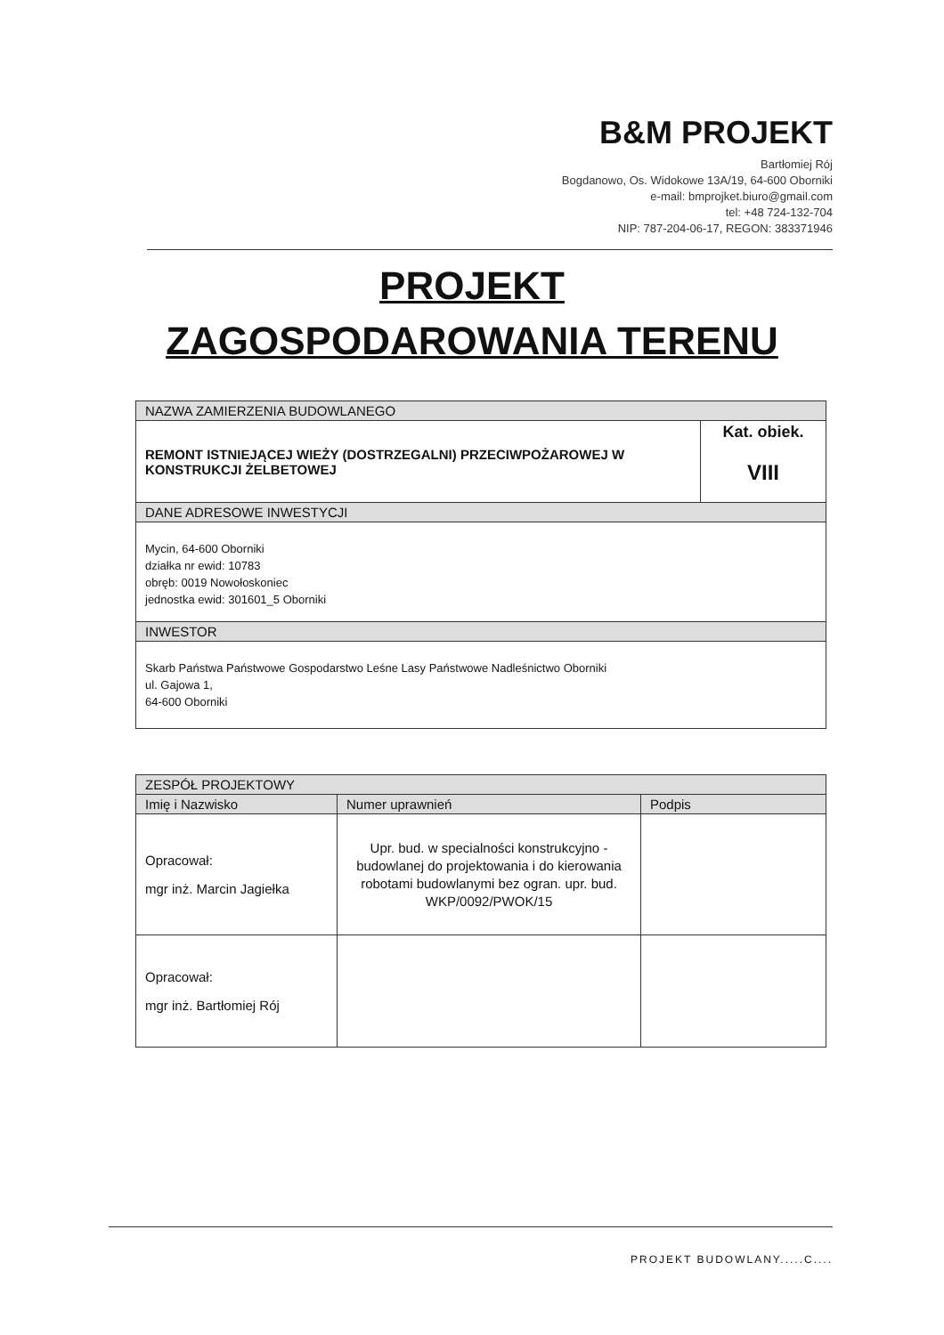B&M PROJEKT
Bartłomiej Rój
Bogdanowo, Os. Widokowe 13A/19, 64-600 Oborniki
e-mail: bmprojket.biuro@gmail.com
tel: +48 724-132-704
NIP: 787-204-06-17, REGON: 383371946
PROJEKT
ZAGOSPODAROWANIA TERENU
| NAZWA ZAMIERZENIA BUDOWLANEGO | |
| --- | --- |
| REMONT ISTNIEJĄCEJ WIEŻY (DOSTRZEGALNI) PRZECIWPOŻAROWEJ W KONSTRUKCJI ŻELBETOWEJ | Kat. obiek. VIII |
| DANE ADRESOWE INWESTYCJI | |
| Mycin, 64-600 Oborniki działka nr ewid: 10783 obręb: 0019 Nowołoskoniec jednostka ewid: 301601_5 Oborniki | |
| INWESTOR | |
| Skarb Państwa Państwowe Gospodarstwo Leśne Lasy Państwowe Nadleśnictwo Oborniki ul. Gajowa 1, 64-600 Oborniki | |
| ZESPÓŁ PROJEKTOWY | | |
| --- | --- | --- |
| Imię i Nazwisko | Numer uprawnień | Podpis |
| Opracował: mgr inż. Marcin Jagiełka | Upr. bud. w specialności konstrukcyjno - budowlanej do projektowania i do kierowania robotami budowlanymi bez ogran. upr. bud. WKP/0092/PWOK/15 | |
| Opracował: mgr inż. Bartłomiej Rój | | |
PROJEKT BUDOWLANY.....C....